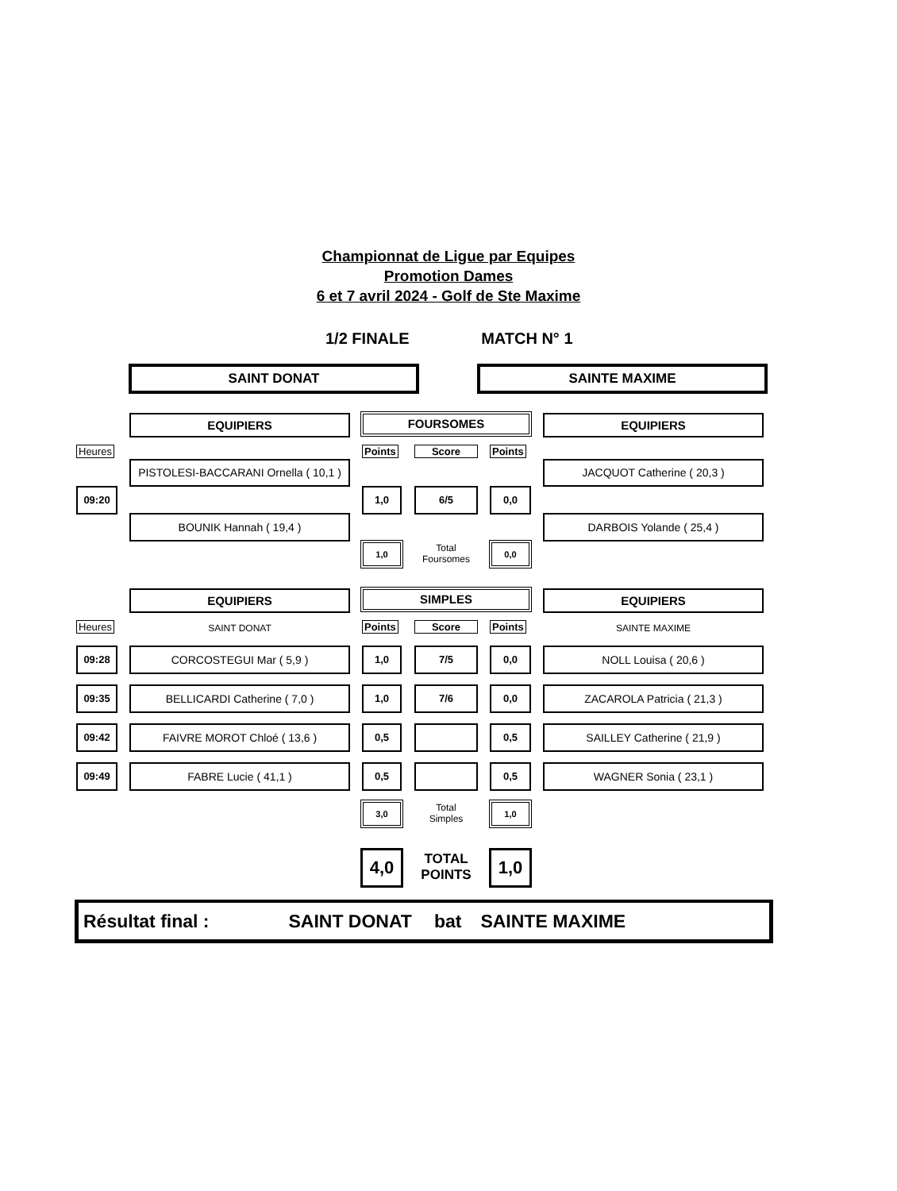Championnat de Ligue par Equipes
Promotion Dames
6 et 7 avril 2024 - Golf de Ste Maxime
1/2 FINALE MATCH N° 1
SAINT DONAT SAINTE MAXIME
EQUIPIERS FOURSOMES EQUIPIERS
Heures Points Score Points
PISTOLESI-BACCARANI Ornella ( 10,1 )
JACQUOT Catherine ( 20,3 )
09:20 1,0 6/5 0,0
BOUNIK Hannah ( 19,4 ) DARBOIS Yolande ( 25,4 )
1,0
Total
Foursomes
0,0
EQUIPIERS SIMPLES EQUIPIERS
Heures SAINT DONAT Points Score Points SAINTE MAXIME
09:28 CORCOSTEGUI Mar ( 5,9 ) 1,0 7/5 0,0 NOLL Louisa ( 20,6 )
09:35 BELLICARDI Catherine ( 7,0 ) 1,0 7/6 0,0 ZACAROLA Patricia ( 21,3 )
09:42 FAIVRE MOROT Chloé ( 13,6 ) 0,5 0,5 SAILLEY Catherine ( 21,9 )
09:49 FABRE Lucie ( 41,1 ) 0,5 0,5 WAGNER Sonia ( 23,1 )
3,0
Total
Simples
1,0
4,0
TOTAL
POINTS
1,0
Résultat final : SAINT DONAT bat SAINTE MAXIME